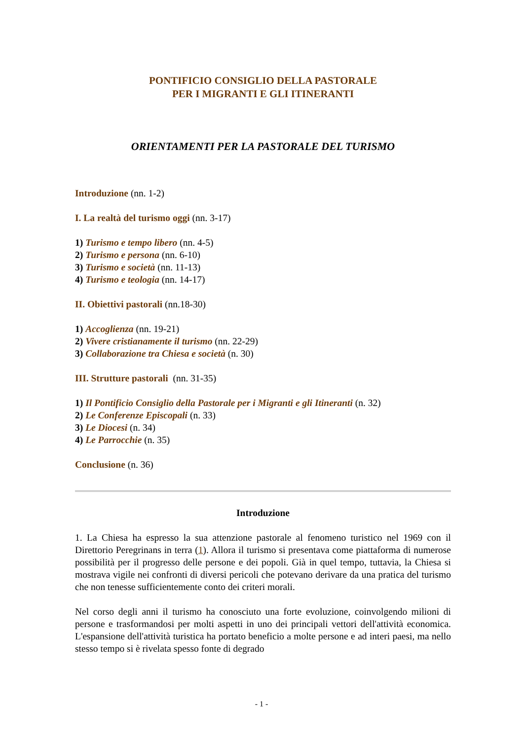PONTIFICIO CONSIGLIO DELLA PASTORALE
PER I MIGRANTI E GLI ITINERANTI
ORIENTAMENTI PER LA PASTORALE DEL TURISMO
Introduzione (nn. 1-2)
I. La realtà del turismo oggi (nn. 3-17)
1) Turismo e tempo libero (nn. 4-5)
2) Turismo e persona (nn. 6-10)
3) Turismo e società (nn. 11-13)
4) Turismo e teologia (nn. 14-17)
II. Obiettivi pastorali (nn.18-30)
1) Accoglienza (nn. 19-21)
2) Vivere cristianamente il turismo (nn. 22-29)
3) Collaborazione tra Chiesa e società (n. 30)
III. Strutture pastorali (nn. 31-35)
1) Il Pontificio Consiglio della Pastorale per i Migranti e gli Itineranti (n. 32)
2) Le Conferenze Episcopali (n. 33)
3) Le Diocesi (n. 34)
4) Le Parrocchie (n. 35)
Conclusione (n. 36)
Introduzione
1. La Chiesa ha espresso la sua attenzione pastorale al fenomeno turistico nel 1969 con il Direttorio Peregrinans in terra (1). Allora il turismo si presentava come piattaforma di numerose possibilità per il progresso delle persone e dei popoli. Già in quel tempo, tuttavia, la Chiesa si mostrava vigile nei confronti di diversi pericoli che potevano derivare da una pratica del turismo che non tenesse sufficientemente conto dei criteri morali.
Nel corso degli anni il turismo ha conosciuto una forte evoluzione, coinvolgendo milioni di persone e trasformandosi per molti aspetti in uno dei principali vettori dell'attività economica. L'espansione dell'attività turistica ha portato beneficio a molte persone e ad interi paesi, ma nello stesso tempo si è rivelata spesso fonte di degrado
- 1 -